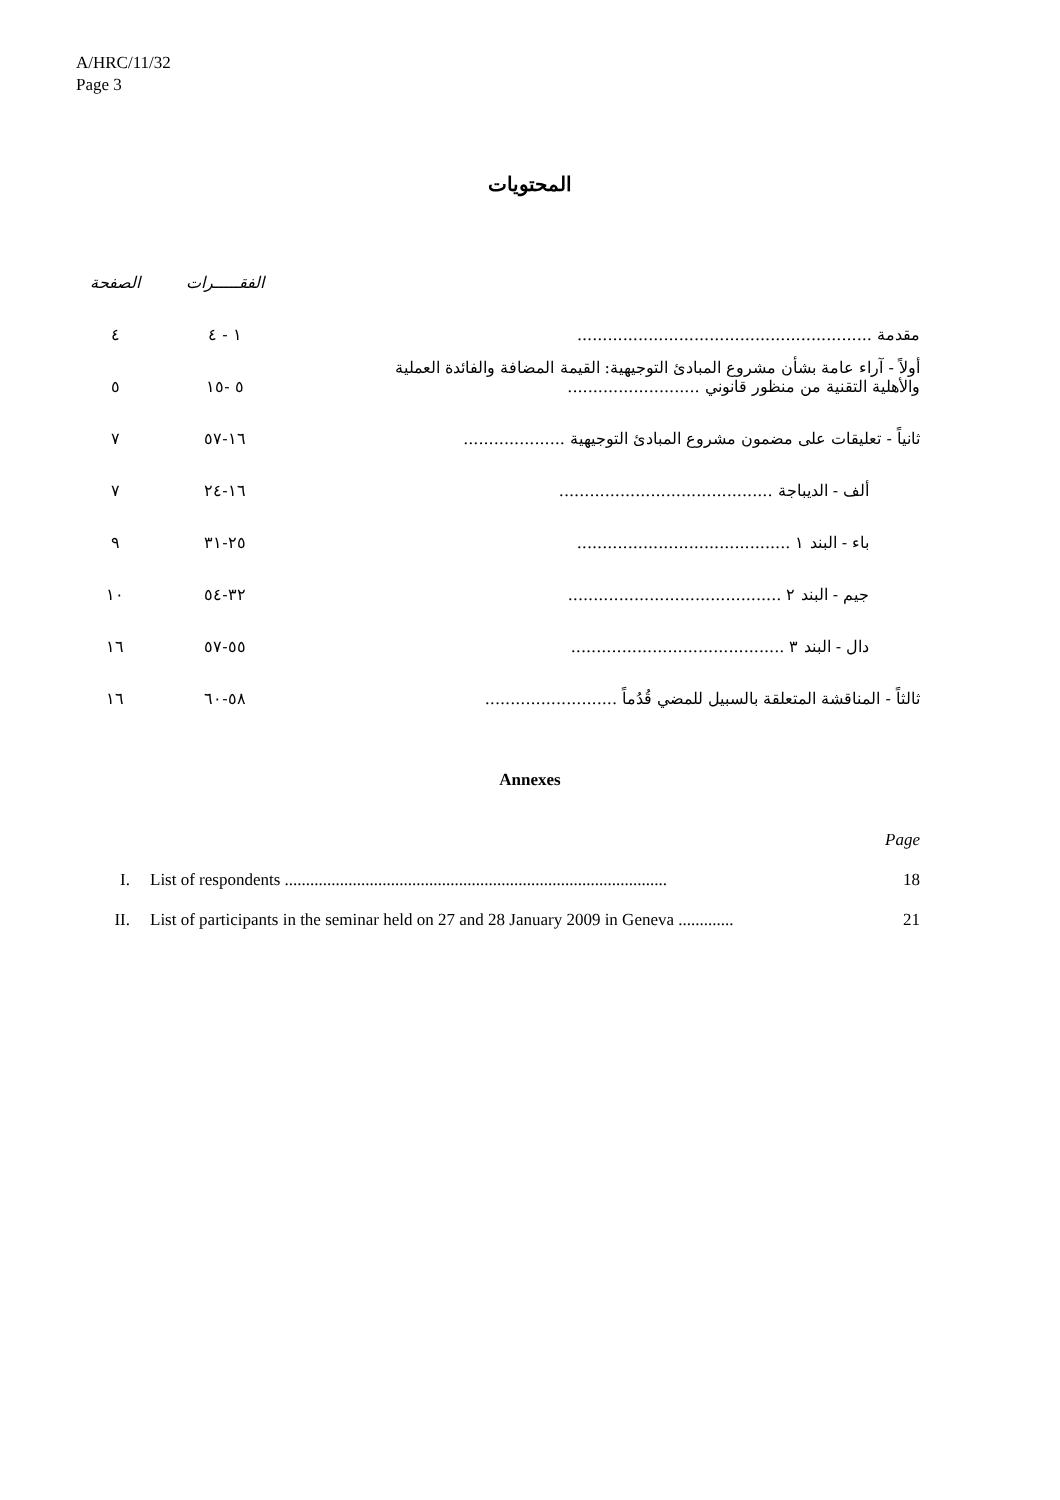A/HRC/11/32
Page 3
المحتويات
| | الفقـــــرات | الصفحة |
| مقدمة .......................................................... | ١ - ٤ | ٤ |
| أولاً - آراء عامة بشأن مشروع المبادئ التوجيهية: القيمة المضافة والفائدة العملية والأهلية التقنية من منظور قانوني .......................... | ٥ -١٥ | ٥ |
| ثانياً - تعليقات على مضمون مشروع المبادئ التوجيهية .................... | ١٦-٥٧ | ٧ |
| ألف - الديباجة .......................................... | ١٦-٢٤ | ٧ |
| باء - البند ١ .......................................... | ٢٥-٣١ | ٩ |
| جيم - البند ٢ .......................................... | ٣٢-٥٤ | ١٠ |
| دال - البند ٣ .......................................... | ٥٥-٥٧ | ١٦ |
| ثالثاً - المناقشة المتعلقة بالسبيل للمضي قُدُماً .......................... | ٥٨-٦٠ | ١٦ |
Annexes
| | | Page |
| I. | List of respondents .......................................................................................... | 18 |
| II. | List of participants in the seminar held on 27 and 28 January 2009 in Geneva ............. | 21 |